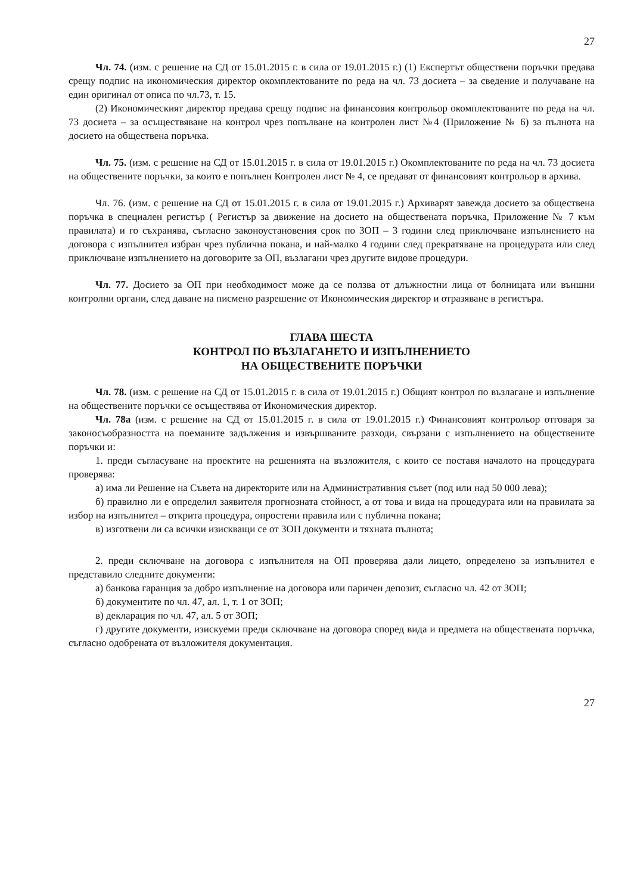27
Чл. 74. (изм. с решение на СД от 15.01.2015 г. в сила от 19.01.2015 г.) (1) Експертът обществени поръчки предава срещу подпис на икономическия директор окомплектованите по реда на чл. 73 досиета – за сведение и получаване на един оригинал от описа по чл.73, т. 15.
(2) Икономическият директор предава срещу подпис на финансовия контрольор окомплектованите по реда на чл. 73 досиета – за осъществяване на контрол чрез попълване на контролен лист №4 (Приложение № 6) за пълнота на досието на обществена поръчка.
Чл. 75. (изм. с решение на СД от 15.01.2015 г. в сила от 19.01.2015 г.) Окомплектованите по реда на чл. 73 досиета на обществените поръчки, за които е попълнен Контролен лист № 4, се предават от финансовият контрольор в архива.
Чл. 76. (изм. с решение на СД от 15.01.2015 г. в сила от 19.01.2015 г.) Архиварят завежда досието за обществена поръчка в специален регистър ( Регистър за движение на досието на обществената поръчка, Приложение № 7 към правилата) и го съхранява, съгласно законоустановения срок по ЗОП – 3 години след приключване изпълнението на договора с изпълнител избран чрез публична покана, и най-малко 4 години след прекратяване на процедурата или след приключване изпълнението на договорите за ОП, възлагани чрез другите видове процедури.
Чл. 77. Досието за ОП при необходимост може да се ползва от длъжностни лица от болницата или външни контролни органи, след даване на писмено разрешение от Икономическия директор и отразяване в регистъра.
ГЛАВА ШЕСТА
КОНТРОЛ ПО ВЪЗЛАГАНЕТО И ИЗПЪЛНЕНИЕТО
НА ОБЩЕСТВЕНИТЕ ПОРЪЧКИ
Чл. 78. (изм. с решение на СД от 15.01.2015 г. в сила от 19.01.2015 г.) Общият контрол по възлагане и изпълнение на обществените поръчки се осъществява от Икономическия директор.
Чл. 78а (изм. с решение на СД от 15.01.2015 г. в сила от 19.01.2015 г.) Финансовият контрольор отговаря за законосъобразността на поеманите задължения и извършваните разходи, свързани с изпълнението на обществените поръчки и:
1. преди съгласуване на проектите на решенията на възложителя, с които се поставя началото на процедурата проверява:
а) има ли Решение на Съвета на директорите или на Административния съвет (под или над 50 000 лева);
б) правилно ли е определил заявителя прогнозната стойност, а от това и вида на процедурата или на правилата за избор на изпълнител – открита процедура, опростени правила или с публична покана;
в) изготвени ли са всички изискващи се от ЗОП документи и тяхната пълнота;
2. преди сключване на договора с изпълнителя на ОП проверява дали лицето, определено за изпълнител е представило следните документи:
а) банкова гаранция за добро изпълнение на договора или паричен депозит, съгласно чл. 42 от ЗОП;
б) документите по чл. 47, ал. 1, т. 1 от ЗОП;
в) декларация по чл. 47, ал. 5 от ЗОП;
г) другите документи, изискуеми преди сключване на договора според вида и предмета на обществената поръчка, съгласно одобрената от възложителя документация.
27